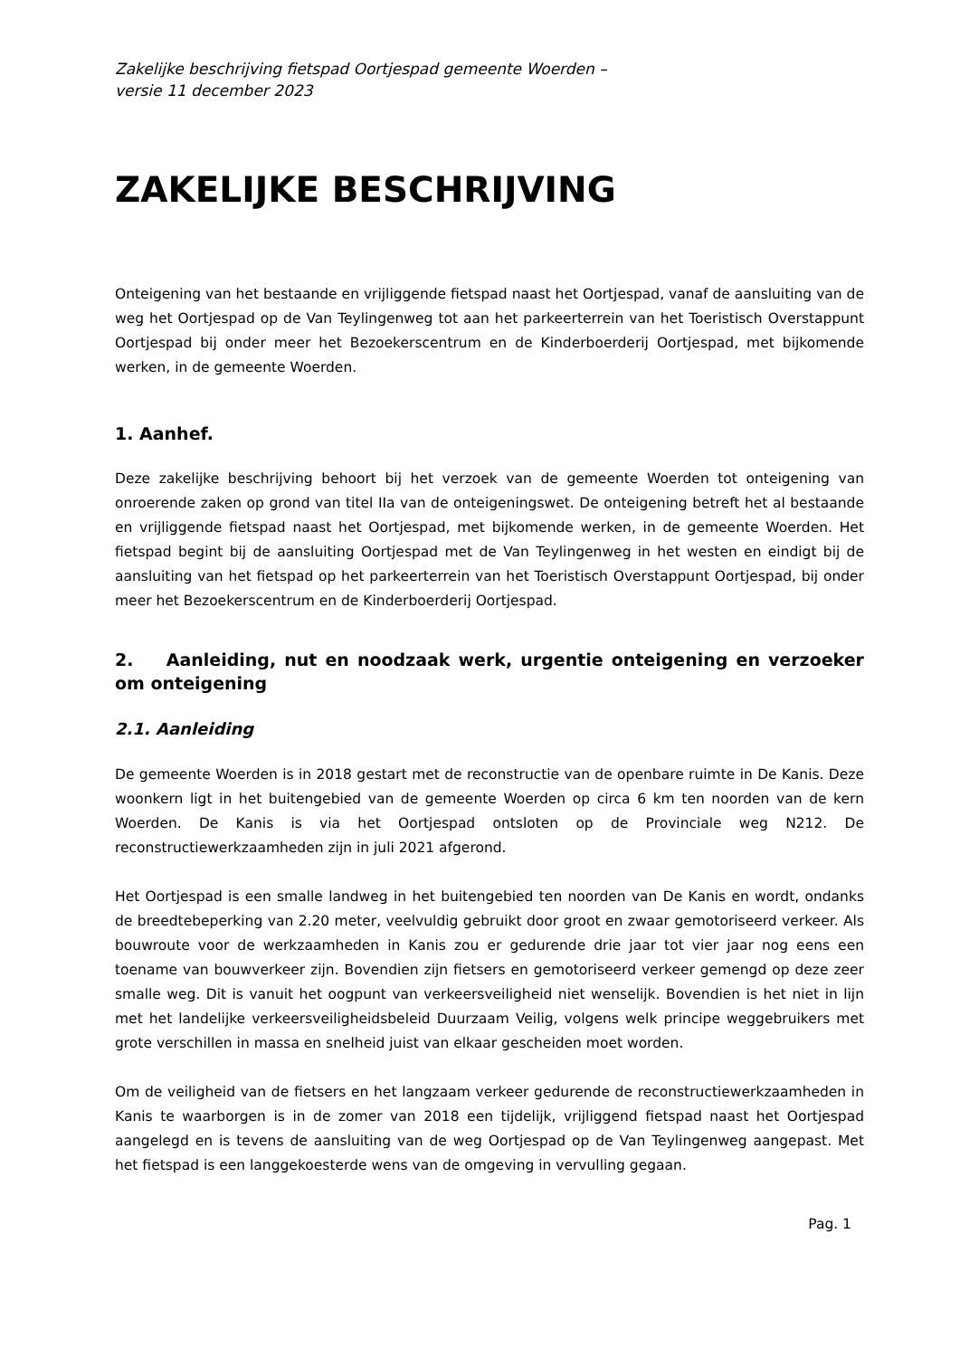Zakelijke beschrijving fietspad Oortjespad gemeente Woerden –
versie 11 december 2023
ZAKELIJKE BESCHRIJVING
Onteigening van het bestaande en vrijliggende fietspad naast het Oortjespad, vanaf de aansluiting van de weg het Oortjespad op de Van Teylingenweg tot aan het parkeerterrein van het Toeristisch Overstappunt Oortjespad bij onder meer het Bezoekerscentrum en de Kinderboerderij Oortjespad, met bijkomende werken, in de gemeente Woerden.
1. Aanhef.
Deze zakelijke beschrijving behoort bij het verzoek van de gemeente Woerden tot onteigening van onroerende zaken op grond van titel IIa van de onteigeningswet. De onteigening betreft het al bestaande en vrijliggende fietspad naast het Oortjespad, met bijkomende werken, in de gemeente Woerden. Het fietspad begint bij de aansluiting Oortjespad met de Van Teylingenweg in het westen en eindigt bij de aansluiting van het fietspad op het parkeerterrein van het Toeristisch Overstappunt Oortjespad, bij onder meer het Bezoekerscentrum en de Kinderboerderij Oortjespad.
2. Aanleiding, nut en noodzaak werk, urgentie onteigening en verzoeker om onteigening
2.1. Aanleiding
De gemeente Woerden is in 2018 gestart met de reconstructie van de openbare ruimte in De Kanis. Deze woonkern ligt in het buitengebied van de gemeente Woerden op circa 6 km ten noorden van de kern Woerden. De Kanis is via het Oortjespad ontsloten op de Provinciale weg N212. De reconstructiewerkzaamheden zijn in juli 2021 afgerond.
Het Oortjespad is een smalle landweg in het buitengebied ten noorden van De Kanis en wordt, ondanks de breedtebeperking van 2.20 meter, veelvuldig gebruikt door groot en zwaar gemotoriseerd verkeer. Als bouwroute voor de werkzaamheden in Kanis zou er gedurende drie jaar tot vier jaar nog eens een toename van bouwverkeer zijn. Bovendien zijn fietsers en gemotoriseerd verkeer gemengd op deze zeer smalle weg. Dit is vanuit het oogpunt van verkeersveiligheid niet wenselijk. Bovendien is het niet in lijn met het landelijke verkeersveiligheidsbeleid Duurzaam Veilig, volgens welk principe weggebruikers met grote verschillen in massa en snelheid juist van elkaar gescheiden moet worden.
Om de veiligheid van de fietsers en het langzaam verkeer gedurende de reconstructiewerkzaamheden in Kanis te waarborgen is in de zomer van 2018 een tijdelijk, vrijliggend fietspad naast het Oortjespad aangelegd en is tevens de aansluiting van de weg Oortjespad op de Van Teylingenweg aangepast. Met het fietspad is een langgekoesterde wens van de omgeving in vervulling gegaan.
Pag. 1